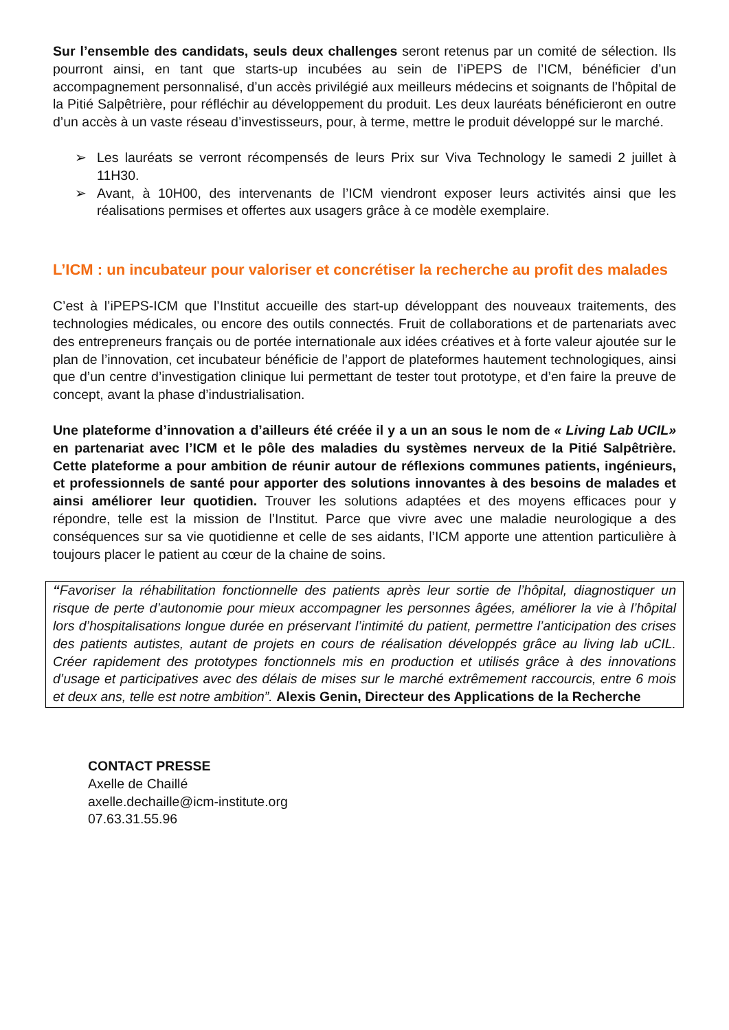Sur l’ensemble des candidats, seuls deux challenges seront retenus par un comité de sélection. Ils pourront ainsi, en tant que starts-up incubées au sein de l’iPEPS de l’ICM, bénéficier d’un accompagnement personnalisé, d’un accès privilégié aux meilleurs médecins et soignants de l’hôpital de la Pitié Salpêtrière, pour réfléchir au développement du produit. Les deux lauréats bénéficieront en outre d’un accès à un vaste réseau d’investisseurs, pour, à terme, mettre le produit développé sur le marché.
➢ Les lauréats se verront récompensés de leurs Prix sur Viva Technology le samedi 2 juillet à 11H30.
➢ Avant, à 10H00, des intervenants de l’ICM viendront exposer leurs activités ainsi que les réalisations permises et offertes aux usagers grâce à ce modèle exemplaire.
L’ICM : un incubateur pour valoriser et concrétiser la recherche au profit des malades
C’est à l’iPEPS-ICM que l’Institut accueille des start-up développant des nouveaux traitements, des technologies médicales, ou encore des outils connectés. Fruit de collaborations et de partenariats avec des entrepreneurs français ou de portée internationale aux idées créatives et à forte valeur ajoutée sur le plan de l’innovation, cet incubateur bénéficie de l’apport de plateformes hautement technologiques, ainsi que d’un centre d’investigation clinique lui permettant de tester tout prototype, et d’en faire la preuve de concept, avant la phase d’industrialisation.
Une plateforme d’innovation a d’ailleurs été créée il y a un an sous le nom de « Living Lab UCIL» en partenariat avec l’ICM et le pôle des maladies du systèmes nerveux de la Pitié Salpêtrière. Cette plateforme a pour ambition de réunir autour de réflexions communes patients, ingénieurs, et professionnels de santé pour apporter des solutions innovantes à des besoins de malades et ainsi améliorer leur quotidien. Trouver les solutions adaptées et des moyens efficaces pour y répondre, telle est la mission de l’Institut. Parce que vivre avec une maladie neurologique a des conséquences sur sa vie quotidienne et celle de ses aidants, l’ICM apporte une attention particulière à toujours placer le patient au cœur de la chaine de soins.
“Favoriser la réhabilitation fonctionnelle des patients après leur sortie de l’hôpital, diagnostiquer un risque de perte d’autonomie pour mieux accompagner les personnes âgées, améliorer la vie à l’hôpital lors d’hospitalisations longue durée en préservant l’intimité du patient, permettre l’anticipation des crises des patients autistes, autant de projets en cours de réalisation développés grâce au living lab uCIL. Créer rapidement des prototypes fonctionnels mis en production et utilisés grâce à des innovations d’usage et participatives avec des délais de mises sur le marché extrêmement raccourcis, entre 6 mois et deux ans, telle est notre ambition”. Alexis Genin, Directeur des Applications de la Recherche
CONTACT PRESSE
Axelle de Chaillé
axelle.dechaille@icm-institute.org
07.63.31.55.96